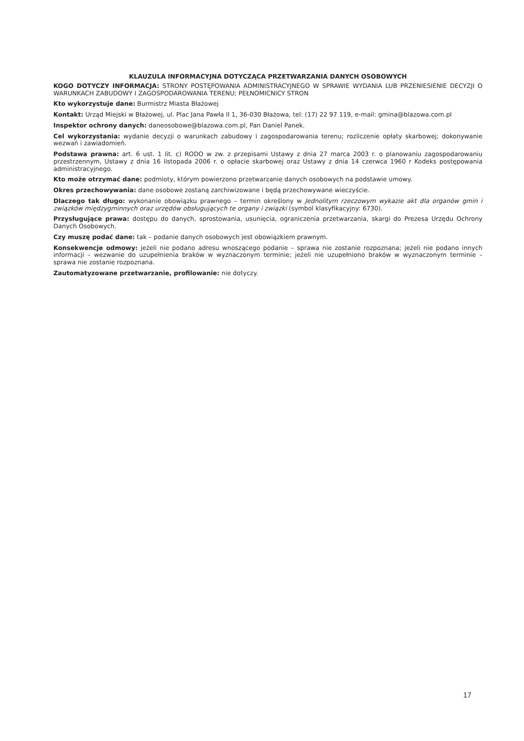KLAUZULA INFORMACYJNA DOTYCZĄCA PRZETWARZANIA DANYCH OSOBOWYCH
KOGO DOTYCZY INFORMACJA: STRONY POSTĘPOWANIA ADMINISTRACYJNEGO W SPRAWIE WYDANIA LUB PRZENIESIENIE DECYZJI O WARUNKACH ZABUDOWY I ZAGOSPODAROWANIA TERENU; PEŁNOMICNICY STRON
Kto wykorzystuje dane: Burmistrz Miasta Błażowej
Kontakt: Urząd Miejski w Błażowej, ul. Plac Jana Pawła II 1, 36-030 Błażowa, tel: (17) 22 97 119, e-mail: gmina@blazowa.com.pl
Inspektor ochrony danych: daneosobowe@blazowa.com.pl, Pan Daniel Panek.
Cel wykorzystania: wydanie decyzji o warunkach zabudowy i zagospodarowania terenu; rozliczenie opłaty skarbowej; dokonywanie wezwań i zawiadomień.
Podstawa prawna: art. 6 ust. 1 lit. c) RODO w zw. z przepisami Ustawy z dnia 27 marca 2003 r. o planowaniu zagospodarowaniu przestrzennym, Ustawy z dnia 16 listopada 2006 r. o opłacie skarbowej oraz Ustawy z dnia 14 czerwca 1960 r Kodeks postępowania administracyjnego.
Kto może otrzymać dane: podmioty, którym powierzono przetwarzanie danych osobowych na podstawie umowy.
Okres przechowywania: dane osobowe zostaną zarchiwizowane i będą przechowywane wieczyście.
Dlaczego tak długo: wykonanie obowiązku prawnego – termin określony w Jednolitym rzeczowym wykazie akt dla organów gmin i związków międzygminnych oraz urzędów obsługujących te organy i związki (symbol klasyfikacyjny: 6730).
Przysługujące prawa: dostępu do danych, sprostowania, usunięcia, ograniczenia przetwarzania, skargi do Prezesa Urzędu Ochrony Danych Osobowych.
Czy muszę podać dane: tak – podanie danych osobowych jest obowiązkiem prawnym.
Konsekwencje odmowy: jeżeli nie podano adresu wnoszącego podanie – sprawa nie zostanie rozpoznana; jeżeli nie podano innych informacji – wezwanie do uzupełnienia braków w wyznaczonym terminie; jeżeli nie uzupełniono braków w wyznaczonym terminie – sprawa nie zostanie rozpoznana.
Zautomatyzowane przetwarzanie, profilowanie: nie dotyczy.
17